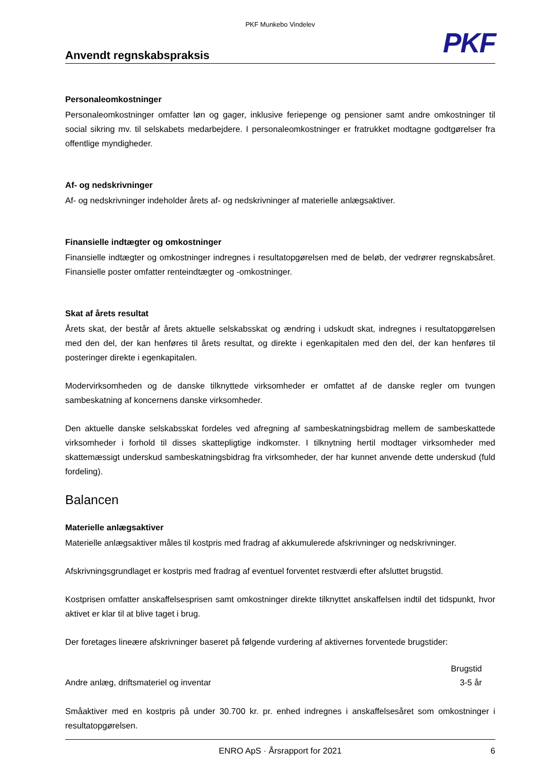PKF Munkebo Vindelev
PKF
Anvendt regnskabspraksis
Personaleomkostninger
Personaleomkostninger omfatter løn og gager, inklusive feriepenge og pensioner samt andre omkostninger til social sikring mv. til selskabets medarbejdere. I personaleomkostninger er fratrukket modtagne godtgørelser fra offentlige myndigheder.
Af- og nedskrivninger
Af- og nedskrivninger indeholder årets af- og nedskrivninger af materielle anlægsaktiver.
Finansielle indtægter og omkostninger
Finansielle indtægter og omkostninger indregnes i resultatopgørelsen med de beløb, der vedrører regnskabsåret. Finansielle poster omfatter renteindtægter og -omkostninger.
Skat af årets resultat
Årets skat, der består af årets aktuelle selskabsskat og ændring i udskudt skat, indregnes i resultatopgørelsen med den del, der kan henføres til årets resultat, og direkte i egenkapitalen med den del, der kan henføres til posteringer direkte i egenkapitalen.
Modervirksomheden og de danske tilknyttede virksomheder er omfattet af de danske regler om tvungen sambeskatning af koncernens danske virksomheder.
Den aktuelle danske selskabsskat fordeles ved afregning af sambeskatningsbidrag mellem de sambeskattede virksomheder i forhold til disses skattepligtige indkomster. I tilknytning hertil modtager virksomheder med skattemæssigt underskud sambeskatningsbidrag fra virksomheder, der har kunnet anvende dette underskud (fuld fordeling).
Balancen
Materielle anlægsaktiver
Materielle anlægsaktiver måles til kostpris med fradrag af akkumulerede afskrivninger og nedskrivninger.
Afskrivningsgrundlaget er kostpris med fradrag af eventuel forventet restværdi efter afsluttet brugstid.
Kostprisen omfatter anskaffelsesprisen samt omkostninger direkte tilknyttet anskaffelsen indtil det tidspunkt, hvor aktivet er klar til at blive taget i brug.
Der foretages lineære afskrivninger baseret på følgende vurdering af aktivernes forventede brugstider:
| | Brugstid |
| --- | --- |
| Andre anlæg, driftsmateriel og inventar | 3-5 år |
Småaktiver med en kostpris på under 30.700 kr. pr. enhed indregnes i anskaffelsesåret som omkostninger i resultatopgørelsen.
ENRO ApS · Årsrapport for 2021 6